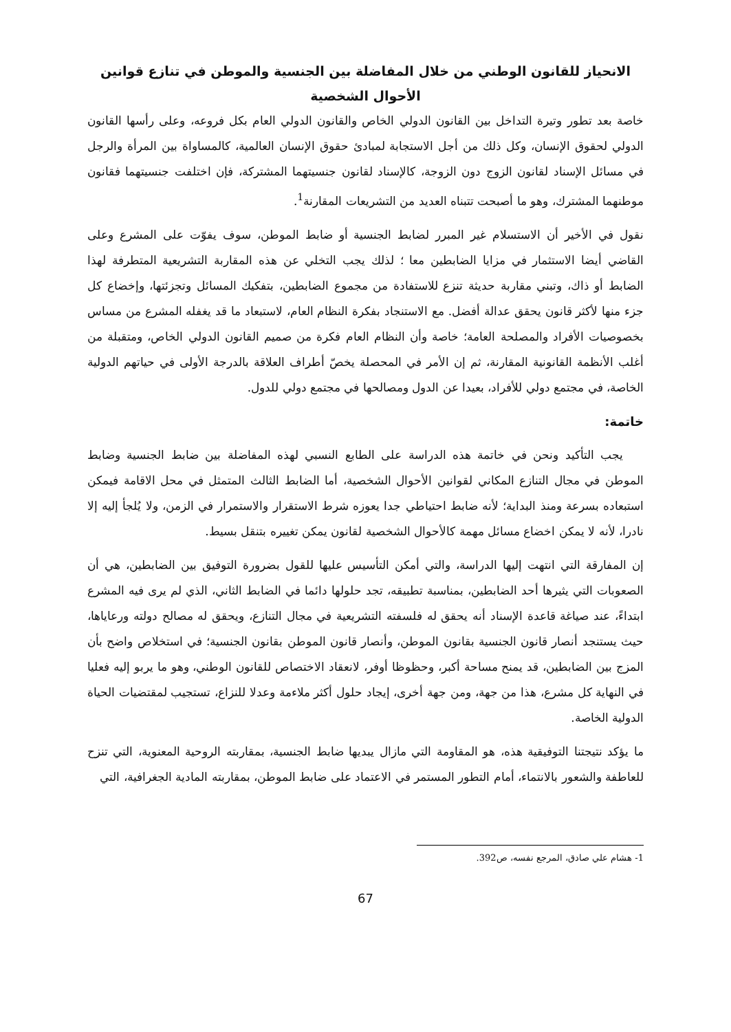الانحياز للقانون الوطني من خلال المفاضلة بين الجنسية والموطن في تنازع قوانين الأحوال الشخصية
خاصة بعد تطور وتيرة التداخل بين القانون الدولي الخاص والقانون الدولي العام بكل فروعه، وعلى رأسها القانون الدولي لحقوق الإنسان، وكل ذلك من أجل الاستجابة لمبادئ حقوق الإنسان العالمية، كالمساواة بين المرأة والرجل في مسائل الإسناد لقانون الزوج دون الزوجة، كالإسناد لقانون جنسيتهما المشتركة، فإن اختلفت جنسيتهما فقانون موطنهما المشترك، وهو ما أصبحت تتبناه العديد من التشريعات المقارنة<sup>1</sup>.
نقول في الأخير أن الاستسلام غير المبرر لضابط الجنسية أو ضابط الموطن، سوف يفوّت على المشرع وعلى القاضي أيضا الاستثمار في مزايا الضابطين معا ؛ لذلك يجب التخلي عن هذه المقاربة التشريعية المتطرفة لهذا الضابط أو ذاك، وتبني مقاربة حديثة تنزع للاستفادة من مجموع الضابطين، بتفكيك المسائل وتجزئتها، وإخضاع كل جزء منها لأكثر قانون يحقق عدالة أفضل. مع الاستنجاد بفكرة النظام العام، لاستبعاد ما قد يغفله المشرع من مساس بخصوصيات الأفراد والمصلحة العامة؛ خاصة وأن النظام العام فكرة من صميم القانون الدولي الخاص، ومتقبلة من أغلب الأنظمة القانونية المقارنة، ثم إن الأمر في المحصلة يخصّ أطراف العلاقة بالدرجة الأولى في حياتهم الدولية الخاصة، في مجتمع دولي للأفراد، بعيدا عن الدول ومصالحها في مجتمع دولي للدول.
خاتمة:
يجب التأكيد ونحن في خاتمة هذه الدراسة على الطابع النسبي لهذه المفاضلة بين ضابط الجنسية وضابط الموطن في مجال التنازع المكاني لقوانين الأحوال الشخصية، أما الضابط الثالث المتمثل في محل الاقامة فيمكن استبعاده بسرعة ومنذ البداية؛ لأنه ضابط احتياطي جدا يعوزه شرط الاستقرار والاستمرار في الزمن، ولا يُلجأ إليه إلا نادرا، لأنه لا يمكن اخضاع مسائل مهمة كالأحوال الشخصية لقانون يمكن تغييره بتنقل بسيط.
إن المفارقة التي انتهت إليها الدراسة، والتي أمكن التأسيس عليها للقول بضرورة التوفيق بين الضابطين، هي أن الصعوبات التي يثيرها أحد الضابطين، بمناسبة تطبيقه، تجد حلولها دائما في الضابط الثاني، الذي لم يرى فيه المشرع ابتداءً، عند صياغة قاعدة الإسناد أنه يحقق له فلسفته التشريعية في مجال التنازع، ويحقق له مصالح دولته ورعاياها، حيث يستنجد أنصار قانون الجنسية بقانون الموطن، وأنصار قانون الموطن بقانون الجنسية؛ في استخلاص واضح بأن المزج بين الضابطين، قد يمنح مساحة أكبر، وحظوظا أوفر، لانعقاد الاختصاص للقانون الوطني، وهو ما يربو إليه فعليا في النهاية كل مشرع، هذا من جهة، ومن جهة أخرى، إيجاد حلول أكثر ملاءمة وعدلا للنزاع، تستجيب لمقتضيات الحياة الدولية الخاصة.
ما يؤكد نتيجتنا التوفيقية هذه، هو المقاومة التي مازال يبديها ضابط الجنسية، بمقاربته الروحية المعنوية، التي تنزح للعاطفة والشعور بالانتماء، أمام التطور المستمر في الاعتماد على ضابط الموطن، بمقاربته المادية الجغرافية، التي
1- هشام علي صادق، المرجع نفسه، ص392.
67